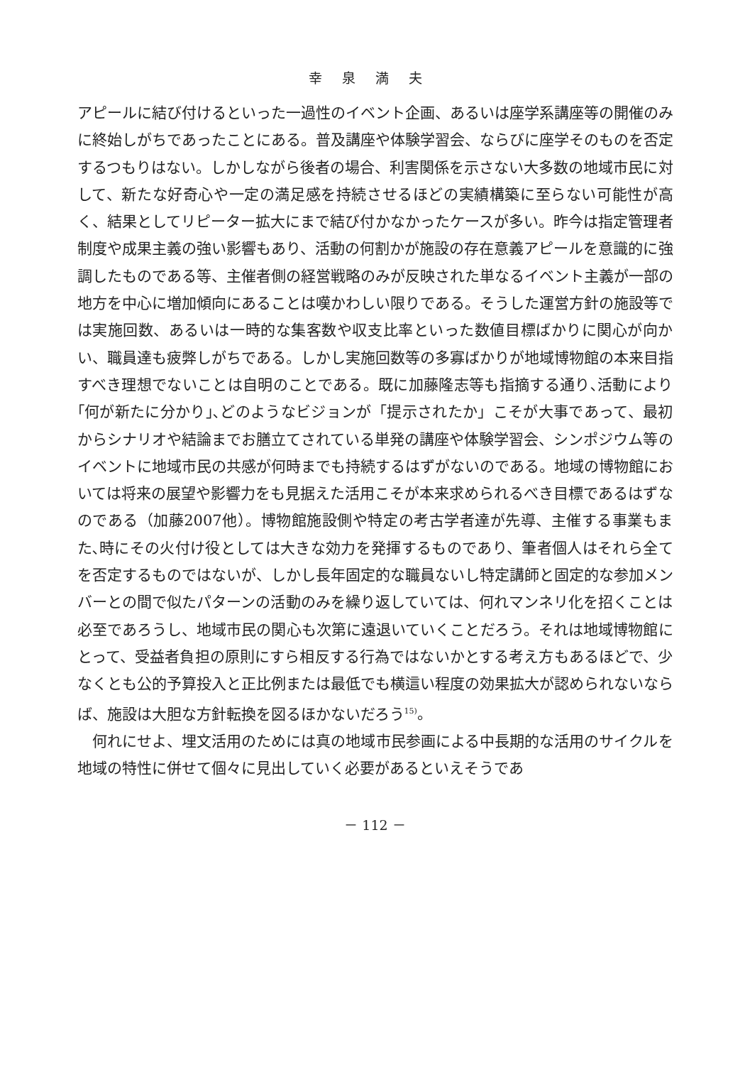幸泉満夫
アピールに結び付けるといった一過性のイベント企画、あるいは座学系講座等の開催のみに終始しがちであったことにある。普及講座や体験学習会、ならびに座学そのものを否定するつもりはない。しかしながら後者の場合、利害関係を示さない大多数の地域市民に対して、新たな好奇心や一定の満足感を持続させるほどの実績構築に至らない可能性が高く、結果としてリピーター拡大にまで結び付かなかったケースが多い。昨今は指定管理者制度や成果主義の強い影響もあり、活動の何割かが施設の存在意義アピールを意識的に強調したものである等、主催者側の経営戦略のみが反映された単なるイベント主義が一部の地方を中心に増加傾向にあることは嘆かわしい限りである。そうした運営方針の施設等では実施回数、あるいは一時的な集客数や収支比率といった数値目標ばかりに関心が向かい、職員達も疲弊しがちである。しかし実施回数等の多寡ばかりが地域博物館の本来目指すべき理想でないことは自明のことである。既に加藤隆志等も指摘する通り､活動により｢何が新たに分かり｣､どのようなビジョンが「提示されたか」こそが大事であって、最初からシナリオや結論までお膳立てされている単発の講座や体験学習会、シンポジウム等のイベントに地域市民の共感が何時までも持続するはずがないのである。地域の博物館においては将来の展望や影響力をも見据えた活用こそが本来求められるべき目標であるはずなのである（加藤2007他）。博物館施設側や特定の考古学者達が先導、主催する事業もまた､時にその火付け役としては大きな効力を発揮するものであり、筆者個人はそれら全てを否定するものではないが、しかし長年固定的な職員ないし特定講師と固定的な参加メンバーとの間で似たパターンの活動のみを繰り返していては、何れマンネリ化を招くことは必至であろうし、地域市民の関心も次第に遠退いていくことだろう。それは地域博物館にとって、受益者負担の原則にすら相反する行為ではないかとする考え方もあるほどで、少なくとも公的予算投入と正比例または最低でも横這い程度の効果拡大が認められないならば、施設は大胆な方針転換を図るほかないだろう<sup>15)</sup>。
　何れにせよ、埋文活用のためには真の地域市民参画による中長期的な活用のサイクルを地域の特性に併せて個々に見出していく必要があるといえそうであ
－ 112 －